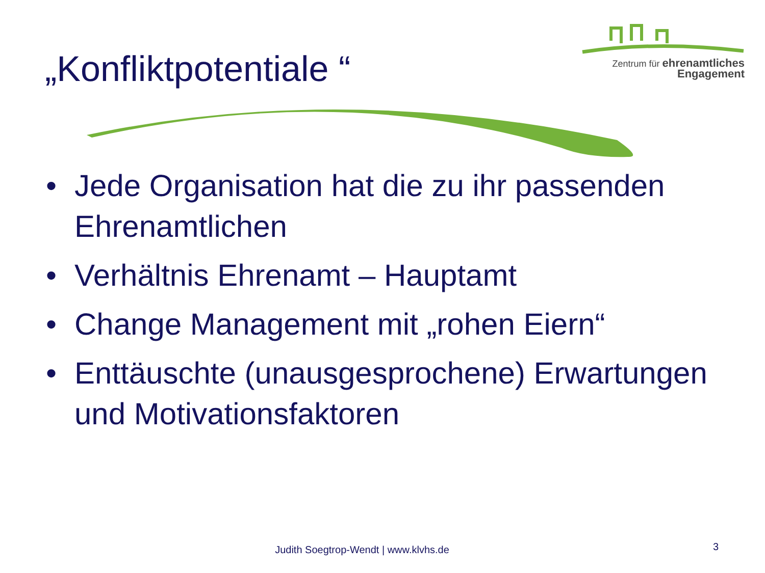„Konfliktpotentiale “
Zentrum für ehrenamtliches
Engagement
• Jede Organisation hat die zu ihr passenden Ehrenamtlichen
• Verhältnis Ehrenamt – Hauptamt
• Change Management mit „rohen Eiern“
• Enttäuschte (unausgesprochene) Erwartungen und Motivationsfaktoren
Judith Soegtrop-Wendt | www.klvhs.de 3